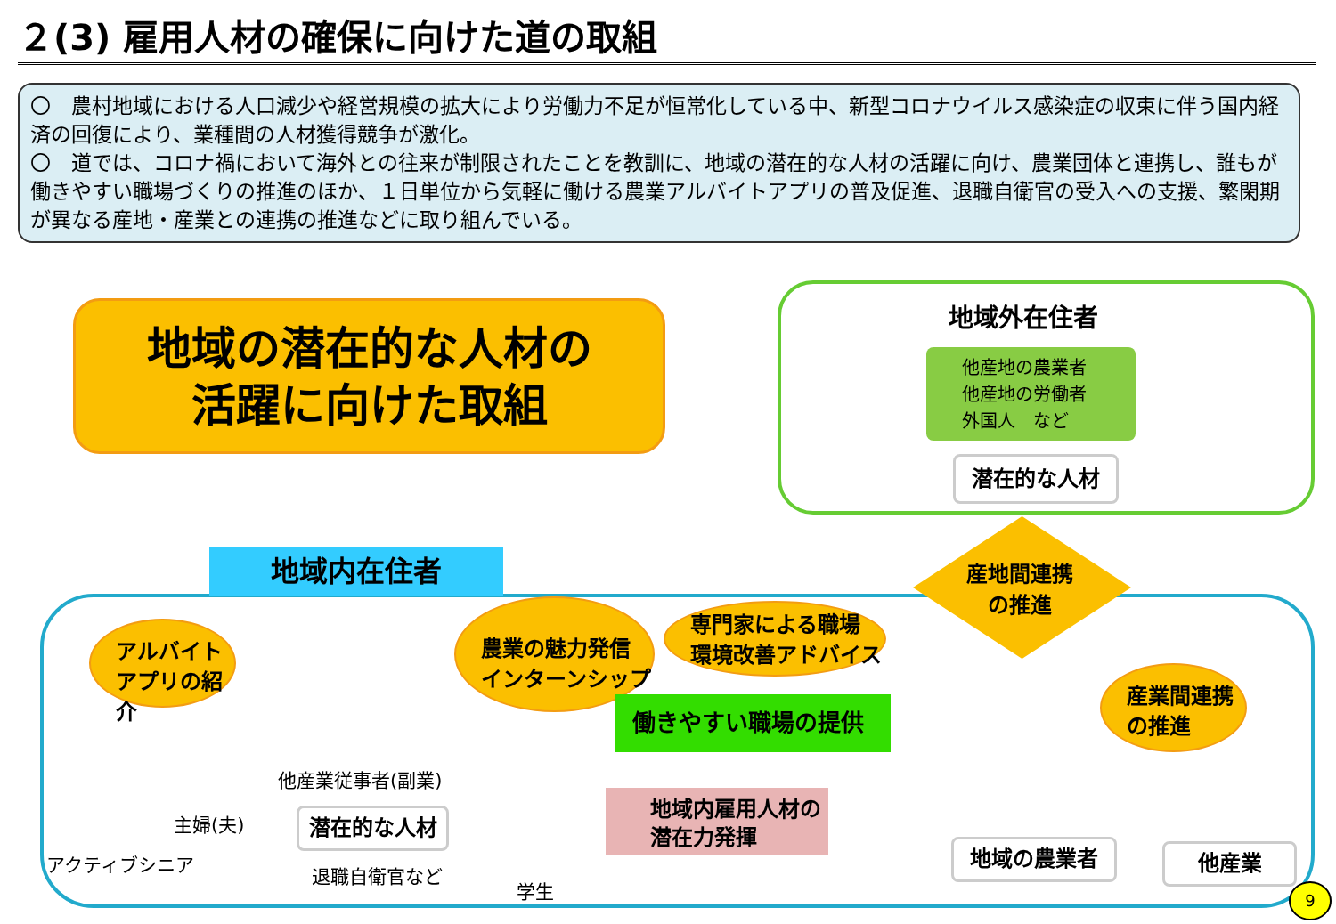２(3) 雇用人材の確保に向けた道の取組
〇　農村地域における人口減少や経営規模の拡大により労働力不足が恒常化している中、新型コロナウイルス感染症の収束に伴う国内経済の回復により、業種間の人材獲得競争が激化。
〇　道では、コロナ禍において海外との往来が制限されたことを教訓に、地域の潜在的な人材の活躍に向け、農業団体と連携し、誰もが働きやすい職場づくりの推進のほか、１日単位から気軽に働ける農業アルバイトアプリの普及促進、退職自衛官の受入への支援、繁閑期が異なる産地・産業との連携の推進などに取り組んでいる。
地域の潜在的な人材の
活躍に向けた取組
地域外在住者
他産地の農業者
他産地の労働者
外国人　など
潜在的な人材
地域内在住者
産地間連携
の推進
アルバイト
アプリの紹介
農業の魅力発信
インターンシップ
専門家による職場
環境改善アドバイス
産業間連携
の推進
働きやすい職場の提供
地域内雇用人材の
潜在力発揮
他産業従事者(副業)
主婦(夫)
アクティブシニア
潜在的な人材
退職自衛官など
学生
地域の農業者 他産業
9